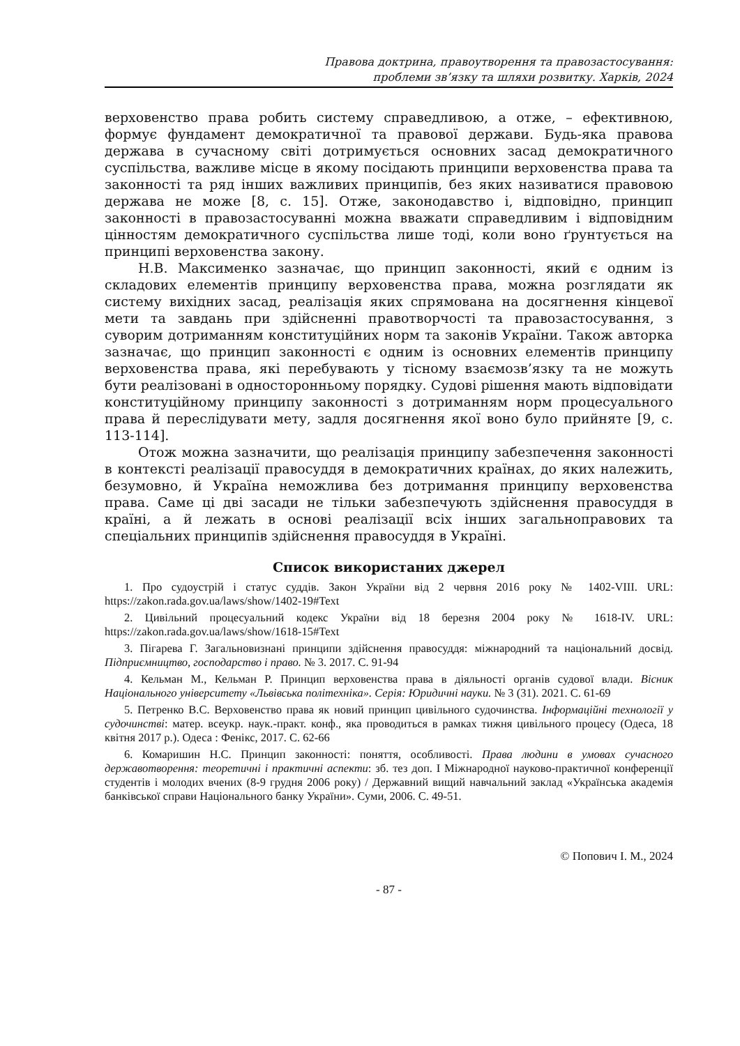Правова доктрина, правоутворення та правозастосування:
проблеми зв’язку та шляхи розвитку. Харків, 2024
верховенство права робить систему справедливою, а отже, – ефективною, формує фундамент демократичної та правової держави. Будь-яка правова держава в сучасному світі дотримується основних засад демократичного суспільства, важливе місце в якому посідають принципи верховенства права та законності та ряд інших важливих принципів, без яких називатися правовою держава не може [8, с. 15]. Отже, законодавство і, відповідно, принцип законності в правозастосуванні можна вважати справедливим і відповідним цінностям демократичного суспільства лише тоді, коли воно ґрунтується на принципі верховенства закону.
Н.В. Максименко зазначає, що принцип законності, який є одним із складових елементів принципу верховенства права, можна розглядати як систему вихідних засад, реалізація яких спрямована на досягнення кінцевої мети та завдань при здійсненні правотворчості та правозастосування, з суворим дотриманням конституційних норм та законів України. Також авторка зазначає, що принцип законності є одним із основних елементів принципу верховенства права, які перебувають у тісному взаємозв’язку та не можуть бути реалізовані в односторонньому порядку. Судові рішення мають відповідати конституційному принципу законності з дотриманням норм процесуального права й переслідувати мету, задля досягнення якої воно було прийняте [9, с. 113-114].
Отож можна зазначити, що реалізація принципу забезпечення законності в контексті реалізації правосуддя в демократичних країнах, до яких належить, безумовно, й Україна неможлива без дотримання принципу верховенства права. Саме ці дві засади не тільки забезпечують здійснення правосуддя в країні, а й лежать в основі реалізації всіх інших загальноправових та спеціальних принципів здійснення правосуддя в Україні.
Список використаних джерел
1. Про судоустрій і статус суддів. Закон України від 2 червня 2016 року № 1402-VIII. URL: https://zakon.rada.gov.ua/laws/show/1402-19#Text
2. Цивільний процесуальний кодекс України від 18 березня 2004 року № 1618-IV. URL: https://zakon.rada.gov.ua/laws/show/1618-15#Text
3. Пігарева Г. Загальновизнані принципи здійснення правосуддя: міжнародний та національний досвід. Підприємництво, господарство і право. № 3. 2017. С. 91-94
4. Кельман М., Кельман Р. Принцип верховенства права в діяльності органів судової влади. Вісник Національного університету «Львівська політехніка». Серія: Юридичні науки. № 3 (31). 2021. С. 61-69
5. Петренко В.С. Верховенство права як новий принцип цивільного судочинства. Інформаційні технології у судочинстві: матер. всеукр. наук.-практ. конф., яка проводиться в рамках тижня цивільного процесу (Одеса, 18 квітня 2017 р.). Одеса : Фенікс, 2017. С. 62-66
6. Комаришин Н.С. Принцип законності: поняття, особливості. Права людини в умовах сучасного державотворення: теоретичні і практичні аспекти: зб. тез доп. І Міжнародної науково-практичної конференції студентів і молодих вчених (8-9 грудня 2006 року) / Державний вищий навчальний заклад «Українська академія банківської справи Національного банку України». Суми, 2006. С. 49-51.
© Попович І. М., 2024
- 87 -